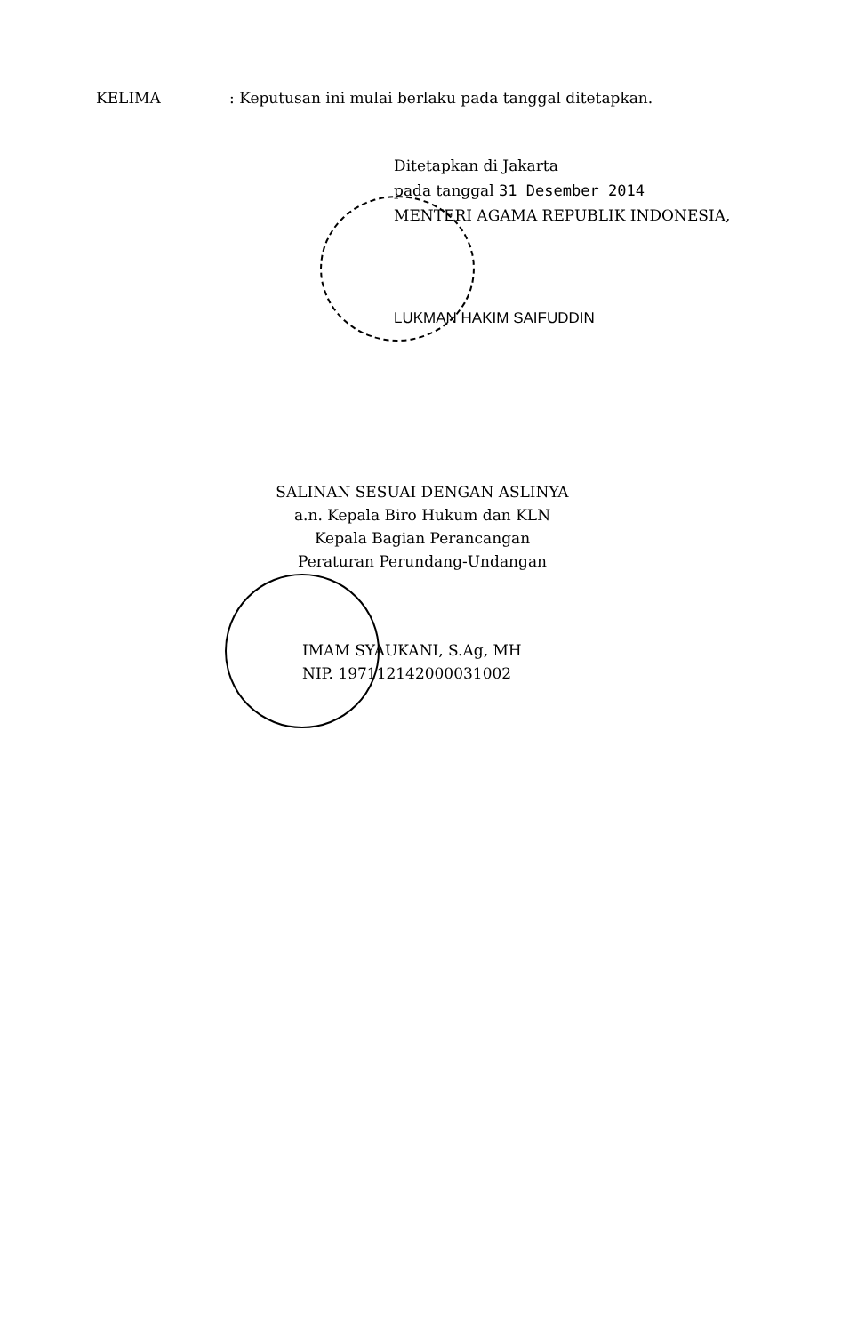KELIMA : Keputusan ini mulai berlaku pada tanggal ditetapkan.
Ditetapkan di Jakarta
pada tanggal 31 Desember 2014
MENTERI AGAMA REPUBLIK INDONESIA,
LUKMAN HAKIM SAIFUDDIN
SALINAN SESUAI DENGAN ASLINYA
a.n. Kepala Biro Hukum dan KLN
Kepala Bagian Perancangan
Peraturan Perundang-Undangan
IMAM SYAUKANI, S.Ag, MH
NIP. 197112142000031002